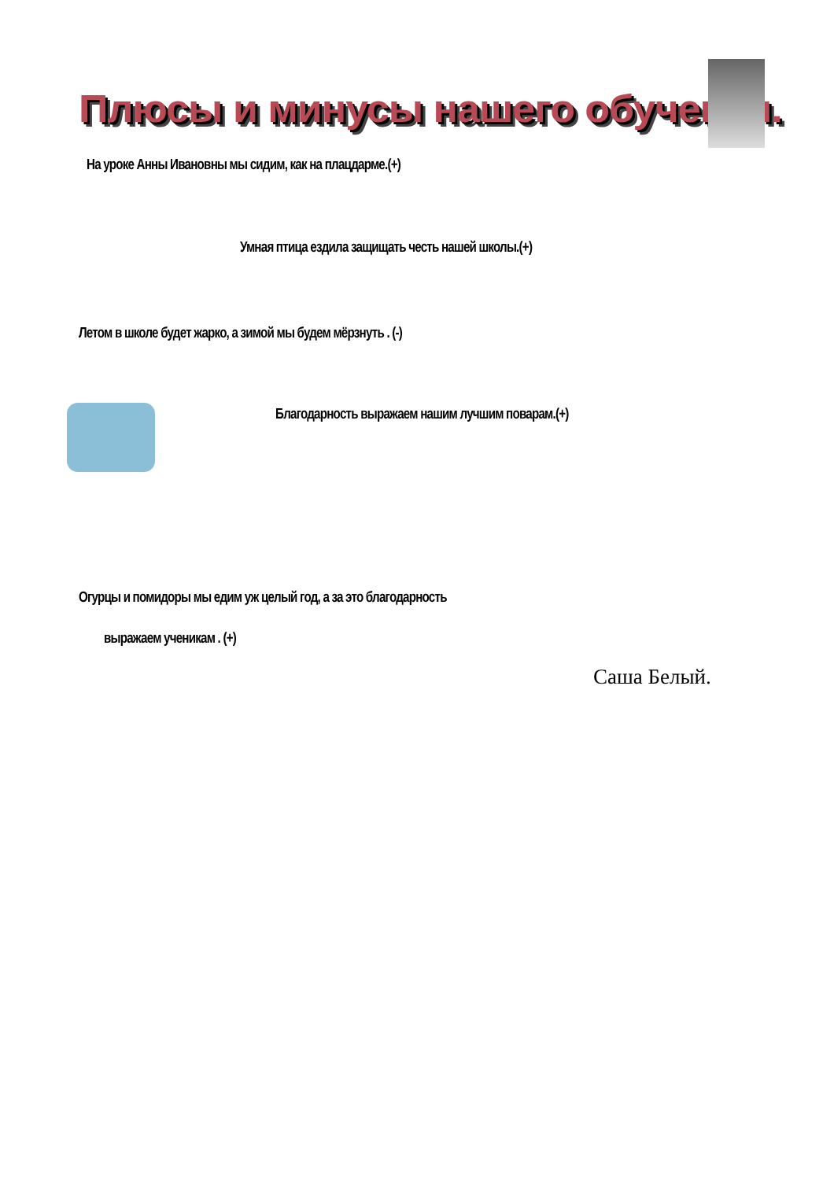Плюсы и минусы нашего обучения.
На уроке Анны Ивановны мы сидим, как на плацдарме.(+)
Умная птица ездила защищать честь нашей школы.(+)
Летом в школе будет жарко, а зимой мы будем мёрзнуть . (-)
Благодарность выражаем нашим лучшим поварам.(+)
Огурцы и помидоры мы едим уж целый год, а за это благодарность
выражаем ученикам . (+)
Саша Белый.